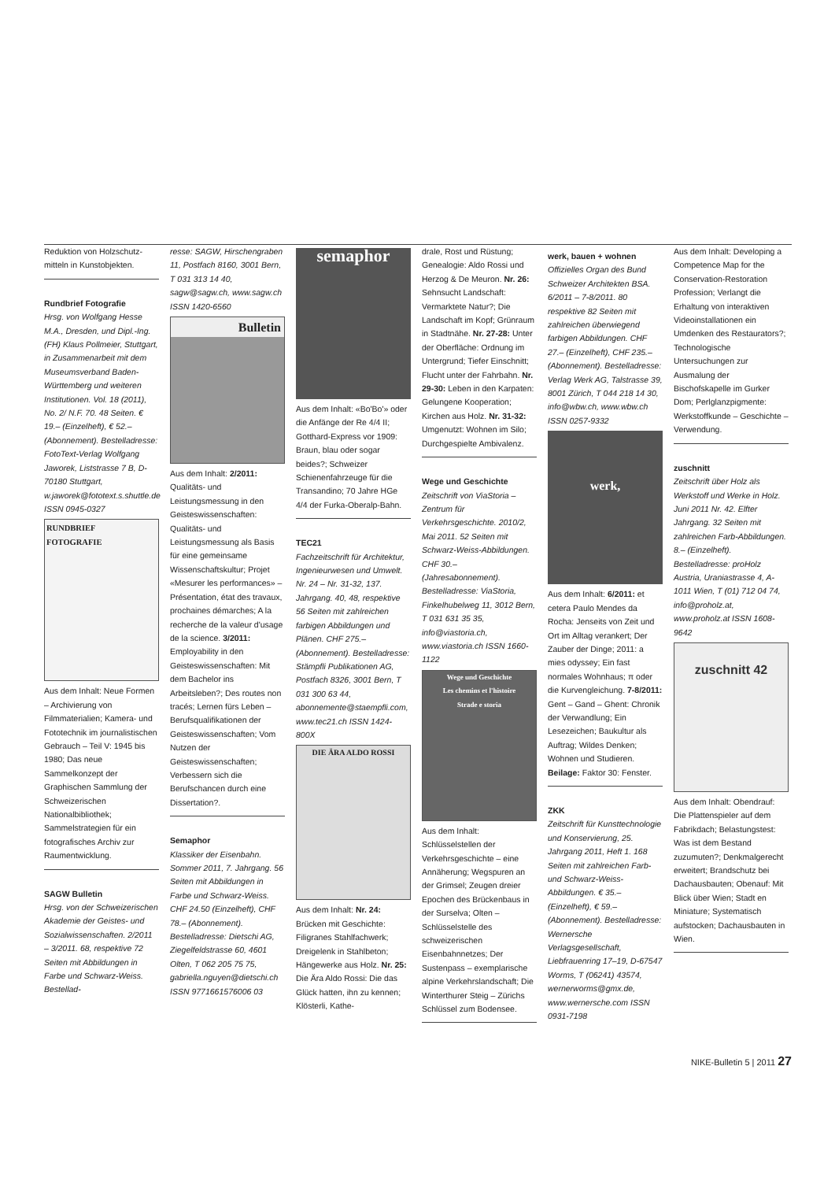Reduktion von Holzschutz­mitteln in Kunstobjekten.
Rundbrief Fotografie
Hrsg. von Wolfgang Hesse M.A., Dresden, und Dipl.-Ing. (FH) Klaus Pollmeier, Stuttgart, in Zusammenarbeit mit dem Museumsverband Baden-Württemberg und weiteren Institutionen. Vol. 18 (2011), No. 2/ N.F. 70. 48 Seiten. € 19.– (Einzelheft), € 52.– (Abonnement). Bestelladresse: FotoText-Verlag Wolfgang Jaworek, Liststrasse 7 B, D-70180 Stuttgart, w.jaworek@fototext.s.shuttle.de ISSN 0945-0327
RUNDBRIEF
FOTOGRAFIE
Aus dem Inhalt: Neue Formen – Archivierung von Filmmaterialien; Kamera- und Fototechnik im journalistischen Gebrauch – Teil V: 1945 bis 1980; Das neue Sammelkonzept der Graphischen Sammlung der Schweizerischen Nationalbibliothek; Sammelstrategien für ein fotografisches Archiv zur Raumentwicklung.
SAGW Bulletin
Hrsg. von der Schweizerischen Akademie der Geistes- und Sozialwissenschaften. 2/2011 – 3/2011. 68, respektive 72 Seiten mit Abbildungen in Farbe und Schwarz-Weiss. Bestellad-
resse: SAGW, Hirschengraben 11, Postfach 8160, 3001 Bern, T 031 313 14 40, sagw@sagw.ch, www.sagw.ch ISSN 1420-6560
Bulletin
Aus dem Inhalt: 2/2011: Qualitäts- und Leistungsmessung in den Geisteswissenschaften: Qualitäts- und Leistungsmessung als Basis für eine gemeinsame Wissenschaftskultur; Projet «Mesurer les performances» – Présentation, état des travaux, prochaines démarches; A la recherche de la valeur d'usage de la science. 3/2011: Employability in den Geisteswissenschaften: Mit dem Bachelor ins Arbeitsleben?; Des routes non tracés; Lernen fürs Leben – Berufsqualifikationen der Geisteswissenschaften; Vom Nutzen der Geisteswissenschaften; Verbessern sich die Berufschancen durch eine Dissertation?.
Semaphor
Klassiker der Eisenbahn. Sommer 2011, 7. Jahrgang. 56 Seiten mit Abbildungen in Farbe und Schwarz-Weiss. CHF 24.50 (Einzelheft), CHF 78.– (Abonnement). Bestelladresse: Dietschi AG, Ziegelfeldstrasse 60, 4601 Olten, T 062 205 75 75, gabriella.nguyen@dietschi.ch ISSN 9771661576006 03
semaphor
Aus dem Inhalt: «Bo'Bo'» oder die Anfänge der Re 4/4 II; Gotthard-Express vor 1909: Braun, blau oder sogar beides?; Schweizer Schienenfahrzeuge für die Transandino; 70 Jahre HGe 4/4 der Furka-Oberalp-Bahn.
TEC21
Fachzeitschrift für Architektur, Ingenieurwesen und Umwelt. Nr. 24 – Nr. 31-32, 137. Jahrgang. 40, 48, respektive 56 Seiten mit zahlreichen farbigen Abbildungen und Plänen. CHF 275.– (Abonnement). Bestelladresse: Stämpfli Publikationen AG, Postfach 8326, 3001 Bern, T 031 300 63 44, abonnemente@staempfli.com, www.tec21.ch ISSN 1424-800X
DIE ÄRA ALDO ROSSI
Aus dem Inhalt: Nr. 24: Brücken mit Geschichte: Filigranes Stahlfachwerk; Dreigelenk in Stahlbeton; Hängewerke aus Holz. Nr. 25: Die Ära Aldo Rossi: Die das Glück hatten, ihn zu kennen; Klösterli, Kathe-
drale, Rost und Rüstung; Genealogie: Aldo Rossi und Herzog & De Meuron. Nr. 26: Sehnsucht Landschaft: Vermarktete Natur?; Die Landschaft im Kopf; Grünraum in Stadtnähe. Nr. 27-28: Unter der Oberfläche: Ordnung im Untergrund; Tiefer Einschnitt; Flucht unter der Fahrbahn. Nr. 29-30: Leben in den Karpaten: Gelungene Kooperation; Kirchen aus Holz. Nr. 31-32: Umgenutzt: Wohnen im Silo; Durchgespielte Ambivalenz.
Wege und Geschichte
Zeitschrift von ViaStoria – Zentrum für Verkehrsgeschichte. 2010/2, Mai 2011. 52 Seiten mit Schwarz-Weiss-Abbildungen. CHF 30.– (Jahresabonnement). Bestelladresse: ViaStoria, Finkelhubelweg 11, 3012 Bern, T 031 631 35 35, info@viastoria.ch, www.viastoria.ch ISSN 1660-1122
Wege und Geschichte
Les chemins et l'histoire
Strade e storia
Aus dem Inhalt: Schlüsselstellen der Verkehrsgeschichte – eine Annäherung; Wegspuren an der Grimsel; Zeugen dreier Epochen des Brückenbaus in der Surselva; Olten – Schlüsselstelle des schweizerischen Eisenbahnnetzes; Der Sustenpass – exemplarische alpine Verkehrslandschaft; Die Winterthurer Steig – Zürichs Schlüssel zum Bodensee.
werk, bauen + wohnen
Offizielles Organ des Bund Schweizer Architekten BSA. 6/2011 – 7-8/2011. 80 respektive 82 Seiten mit zahlreichen überwiegend farbigen Abbildungen. CHF 27.– (Einzelheft), CHF 235.– (Abonnement). Bestelladresse: Verlag Werk AG, Talstrasse 39, 8001 Zürich, T 044 218 14 30, info@wbw.ch, www.wbw.ch ISSN 0257-9332
werk,
Aus dem Inhalt: 6/2011: et cetera Paulo Mendes da Rocha: Jenseits von Zeit und Ort im Alltag verankert; Der Zauber der Dinge; 2011: a mies odyssey; Ein fast normales Wohnhaus; π oder die Kurvengleichung. 7-8/2011: Gent – Gand – Ghent: Chronik der Verwandlung; Ein Lesezeichen; Baukultur als Auftrag; Wildes Denken; Wohnen und Studieren. Beilage: Faktor 30: Fenster.
ZKK
Zeitschrift für Kunsttechnologie und Konservierung, 25. Jahrgang 2011, Heft 1. 168 Seiten mit zahlreichen Farb- und Schwarz-Weiss-Abbildungen. € 35.– (Einzelheft), € 59.– (Abonnement). Bestelladresse: Wernersche Verlagsgesellschaft, Liebfrauenring 17–19, D-67547 Worms, T (06241) 43574, wernerworms@gmx.de, www.wernersche.com ISSN 0931-7198
Aus dem Inhalt: Developing a Competence Map for the Conservation-Restoration Profession; Verlangt die Erhaltung von interaktiven Videoinstallationen ein Umdenken des Restaurators?; Technologische Untersuchungen zur Ausmalung der Bischofskapelle im Gurker Dom; Perlglanzpigmente: Werkstoffkunde – Geschichte – Verwendung.
zuschnitt
Zeitschrift über Holz als Werkstoff und Werke in Holz. Juni 2011 Nr. 42. Elfter Jahrgang. 32 Seiten mit zahlreichen Farb-Abbildungen. 8.– (Einzelheft). Bestelladresse: proHolz Austria, Uraniastrasse 4, A-1011 Wien, T (01) 712 04 74, info@proholz.at, www.proholz.at ISSN 1608-9642
zuschnitt 42
Aus dem Inhalt: Obendrauf: Die Plattenspieler auf dem Fabrikdach; Belastungstest: Was ist dem Bestand zuzumuten?; Denkmalgerecht erweitert; Brandschutz bei Dachausbauten; Obenauf: Mit Blick über Wien; Stadt en Miniature; Systematisch aufstocken; Dachausbauten in Wien.
NIKE-Bulletin 5 | 2011 27